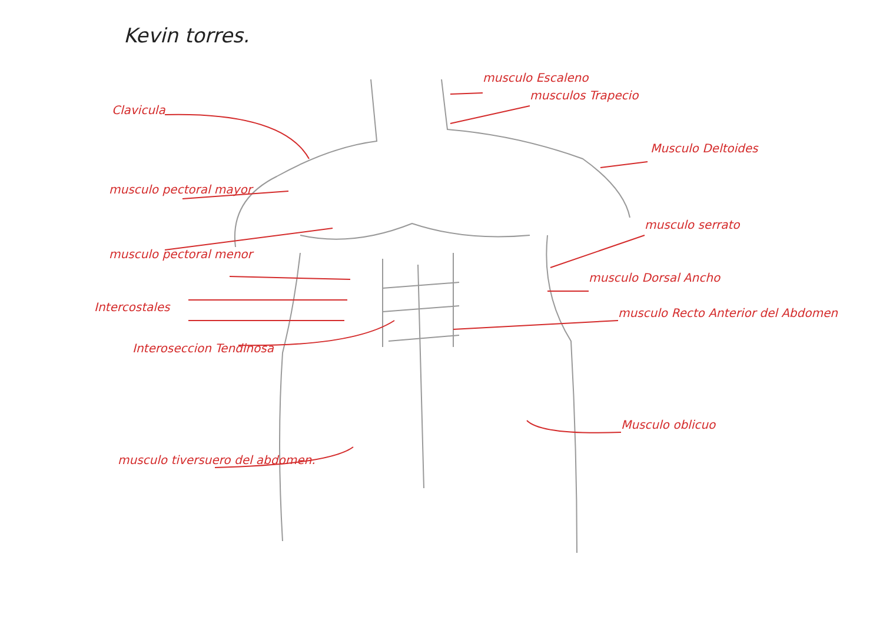Kevin torres.
Clavicula
musculo pectoral mayor
musculo pectoral menor
Intercostales
Interoseccion Tendinosa
musculo tiversuero del abdomen.
musculo Escaleno
musculos Trapecio
Musculo Deltoides
musculo serrato
musculo Dorsal Ancho
musculo Recto Anterior del Abdomen
Musculo oblicuo